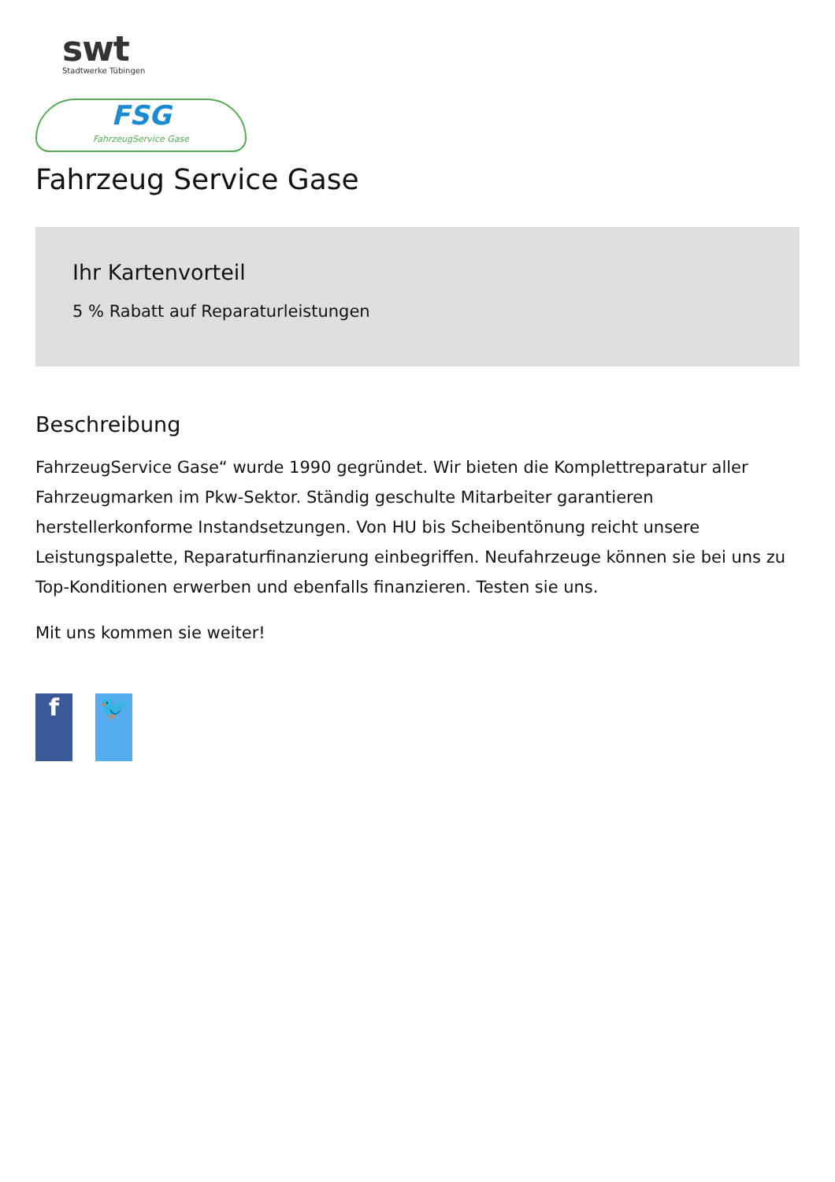swt
Stadtwerke Tübingen
FSG
FahrzeugService Gase
Fahrzeug Service Gase
Ihr Kartenvorteil
5 % Rabatt auf Reparaturleistungen
Beschreibung
FahrzeugService Gase“ wurde 1990 gegründet. Wir bieten die Komplettreparatur aller Fahrzeugmarken im Pkw-Sektor. Ständig geschulte Mitarbeiter garantieren herstellerkonforme Instandsetzungen. Von HU bis Scheibentönung reicht unsere Leistungspalette, Reparaturfinanzierung einbegriffen. Neufahrzeuge können sie bei uns zu Top-Konditionen erwerben und ebenfalls finanzieren. Testen sie uns.
Mit uns kommen sie weiter!
f 🐦